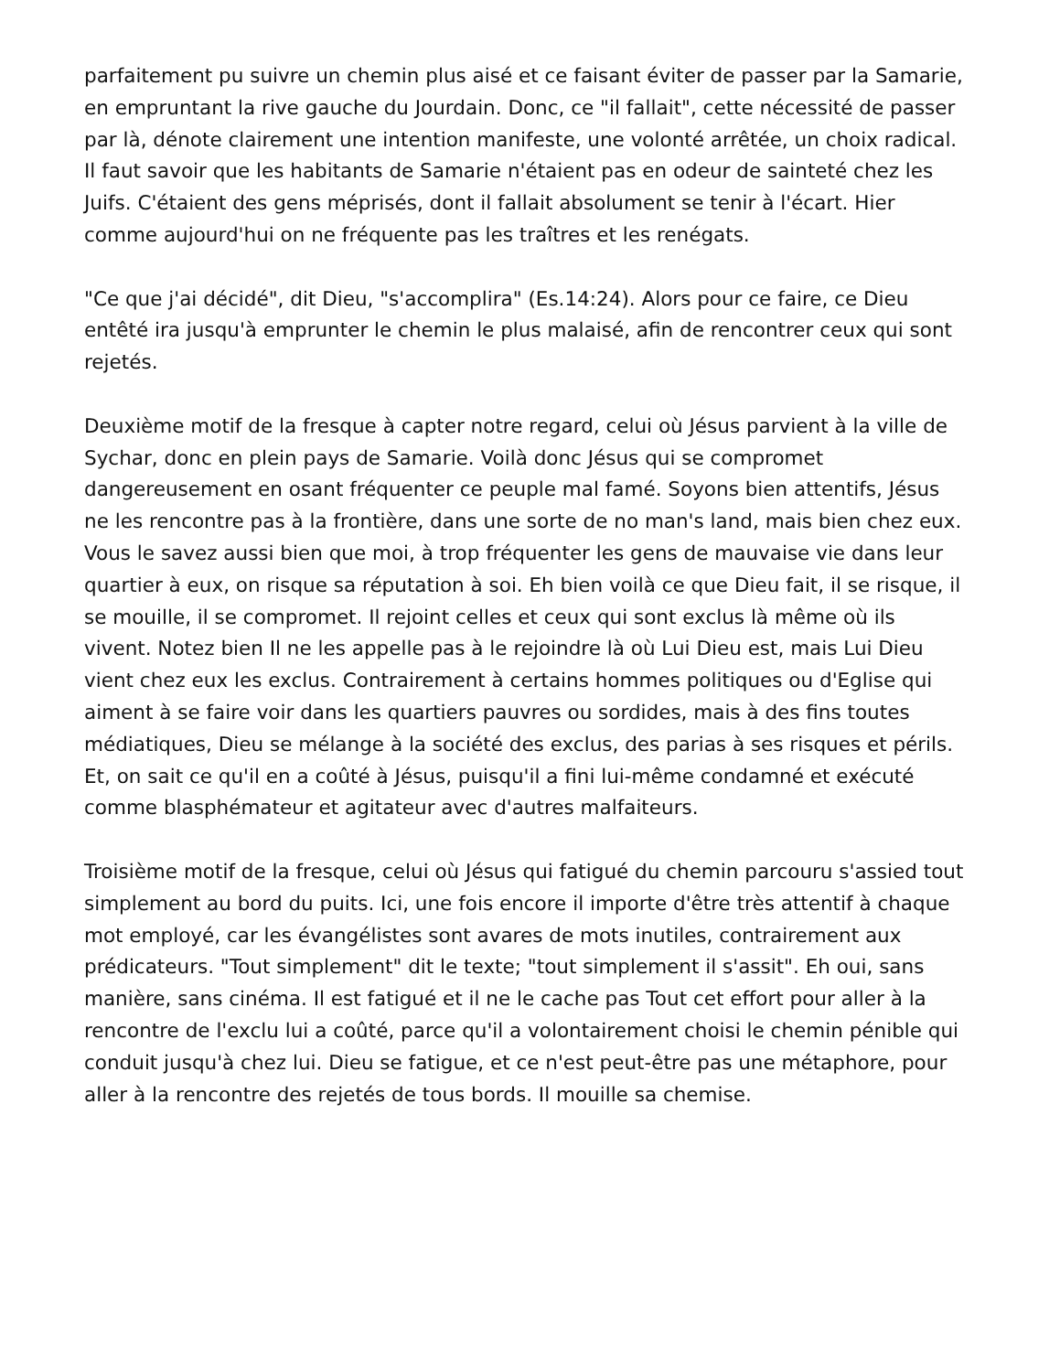parfaitement pu suivre un chemin plus aisé et ce faisant éviter de passer par la Samarie, en empruntant la rive gauche du Jourdain. Donc, ce "il fallait", cette nécessité de passer par là, dénote clairement une intention manifeste, une volonté arrêtée, un choix radical. Il faut savoir que les habitants de Samarie n'étaient pas en odeur de sainteté chez les Juifs. C'étaient des gens méprisés, dont il fallait absolument se tenir à l'écart. Hier comme aujourd'hui on ne fréquente pas les traîtres et les renégats.
"Ce que j'ai décidé", dit Dieu, "s'accomplira" (Es.14:24). Alors pour ce faire, ce Dieu entêté ira jusqu'à emprunter le chemin le plus malaisé, afin de rencontrer ceux qui sont rejetés.
Deuxième motif de la fresque à capter notre regard, celui où Jésus parvient à la ville de Sychar, donc en plein pays de Samarie. Voilà donc Jésus qui se compromet dangereusement en osant fréquenter ce peuple mal famé. Soyons bien attentifs, Jésus ne les rencontre pas à la frontière, dans une sorte de no man's land, mais bien chez eux. Vous le savez aussi bien que moi, à trop fréquenter les gens de mauvaise vie dans leur quartier à eux, on risque sa réputation à soi. Eh bien voilà ce que Dieu fait, il se risque, il se mouille, il se compromet. Il rejoint celles et ceux qui sont exclus là même où ils vivent. Notez bien Il ne les appelle pas à le rejoindre là où Lui Dieu est, mais Lui Dieu vient chez eux les exclus. Contrairement à certains hommes politiques ou d'Eglise qui aiment à se faire voir dans les quartiers pauvres ou sordides, mais à des fins toutes médiatiques, Dieu se mélange à la société des exclus, des parias à ses risques et périls. Et, on sait ce qu'il en a coûté à Jésus, puisqu'il a fini lui-même condamné et exécuté comme blasphémateur et agitateur avec d'autres malfaiteurs.
Troisième motif de la fresque, celui où Jésus qui fatigué du chemin parcouru s'assied tout simplement au bord du puits. Ici, une fois encore il importe d'être très attentif à chaque mot employé, car les évangélistes sont avares de mots inutiles, contrairement aux prédicateurs. "Tout simplement" dit le texte; "tout simplement il s'assit". Eh oui, sans manière, sans cinéma. Il est fatigué et il ne le cache pas Tout cet effort pour aller à la rencontre de l'exclu lui a coûté, parce qu'il a volontairement choisi le chemin pénible qui conduit jusqu'à chez lui. Dieu se fatigue, et ce n'est peut-être pas une métaphore, pour aller à la rencontre des rejetés de tous bords. Il mouille sa chemise.